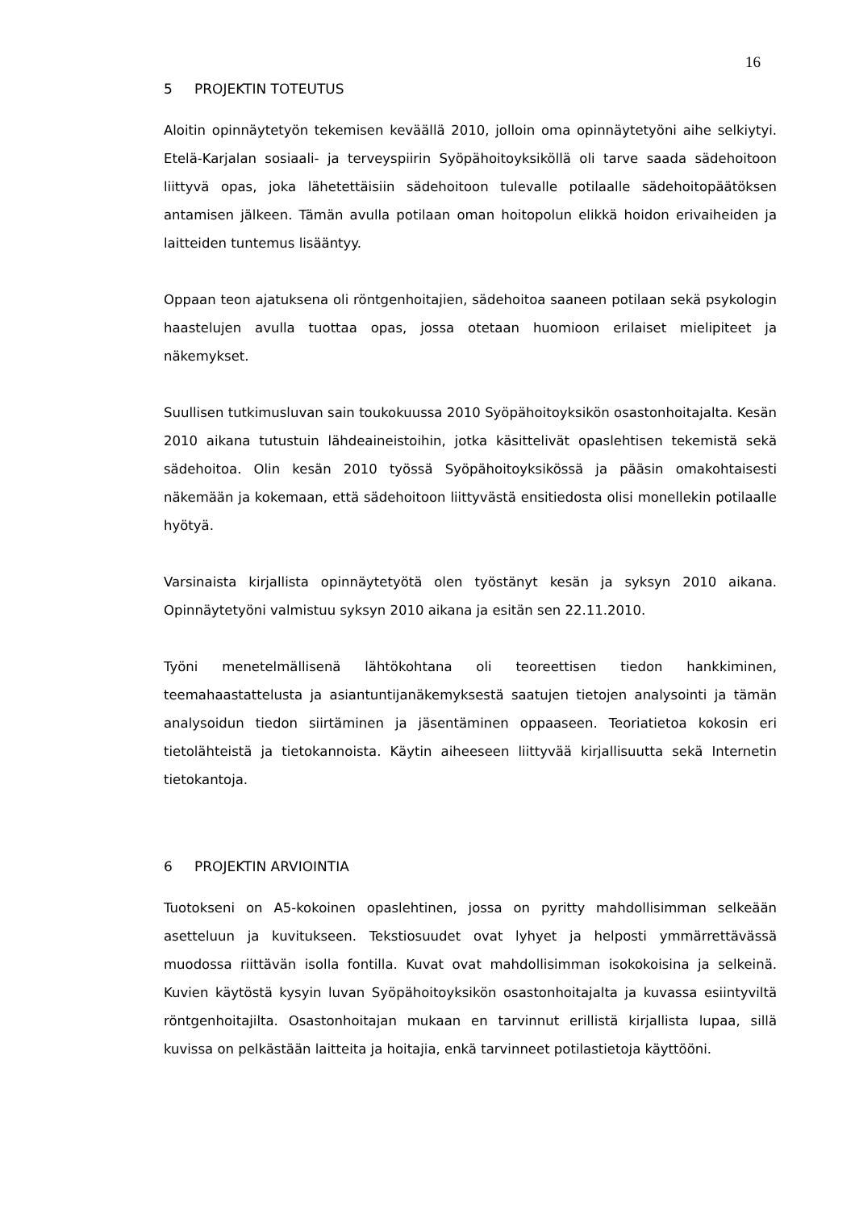16
5 PROJEKTIN TOTEUTUS
Aloitin opinnäytetyön tekemisen keväällä 2010, jolloin oma opinnäytetyöni aihe selkiytyi. Etelä-Karjalan sosiaali- ja terveyspiirin Syöpähoitoyksiköllä oli tarve saada sädehoitoon liittyvä opas, joka lähetettäisiin sädehoitoon tulevalle potilaalle sädehoitopäätöksen antamisen jälkeen. Tämän avulla potilaan oman hoitopolun elikkä hoidon erivaiheiden ja laitteiden tuntemus lisääntyy.
Oppaan teon ajatuksena oli röntgenhoitajien, sädehoitoa saaneen potilaan sekä psykologin haastelujen avulla tuottaa opas, jossa otetaan huomioon erilaiset mielipiteet ja näkemykset.
Suullisen tutkimusluvan sain toukokuussa 2010 Syöpähoitoyksikön osastonhoitajalta. Kesän 2010 aikana tutustuin lähdeaineistoihin, jotka käsittelivät opaslehtisen tekemistä sekä sädehoitoa. Olin kesän 2010 työssä Syöpähoitoyksikössä ja pääsin omakohtaisesti näkemään ja kokemaan, että sädehoitoon liittyvästä ensitiedosta olisi monellekin potilaalle hyötyä.
Varsinaista kirjallista opinnäytetyötä olen työstänyt kesän ja syksyn 2010 aikana. Opinnäytetyöni valmistuu syksyn 2010 aikana ja esitän sen 22.11.2010.
Työni menetelmällisenä lähtökohtana oli teoreettisen tiedon hankkiminen, teemahaastattelusta ja asiantuntijanäkemyksestä saatujen tietojen analysointi ja tämän analysoidun tiedon siirtäminen ja jäsentäminen oppaaseen. Teoriatietoa kokosin eri tietolähteistä ja tietokannoista. Käytin aiheeseen liittyvää kirjallisuutta sekä Internetin tietokantoja.
6 PROJEKTIN ARVIOINTIA
Tuotokseni on A5-kokoinen opaslehtinen, jossa on pyritty mahdollisimman selkeään asetteluun ja kuvitukseen. Tekstiosuudet ovat lyhyet ja helposti ymmärrettävässä muodossa riittävän isolla fontilla. Kuvat ovat mahdollisimman isokokoisina ja selkeinä. Kuvien käytöstä kysyin luvan Syöpähoitoyksikön osastonhoitajalta ja kuvassa esiintyviltä röntgenhoitajilta. Osastonhoitajan mukaan en tarvinnut erillistä kirjallista lupaa, sillä kuvissa on pelkästään laitteita ja hoitajia, enkä tarvinneet potilastietoja käyttööni.